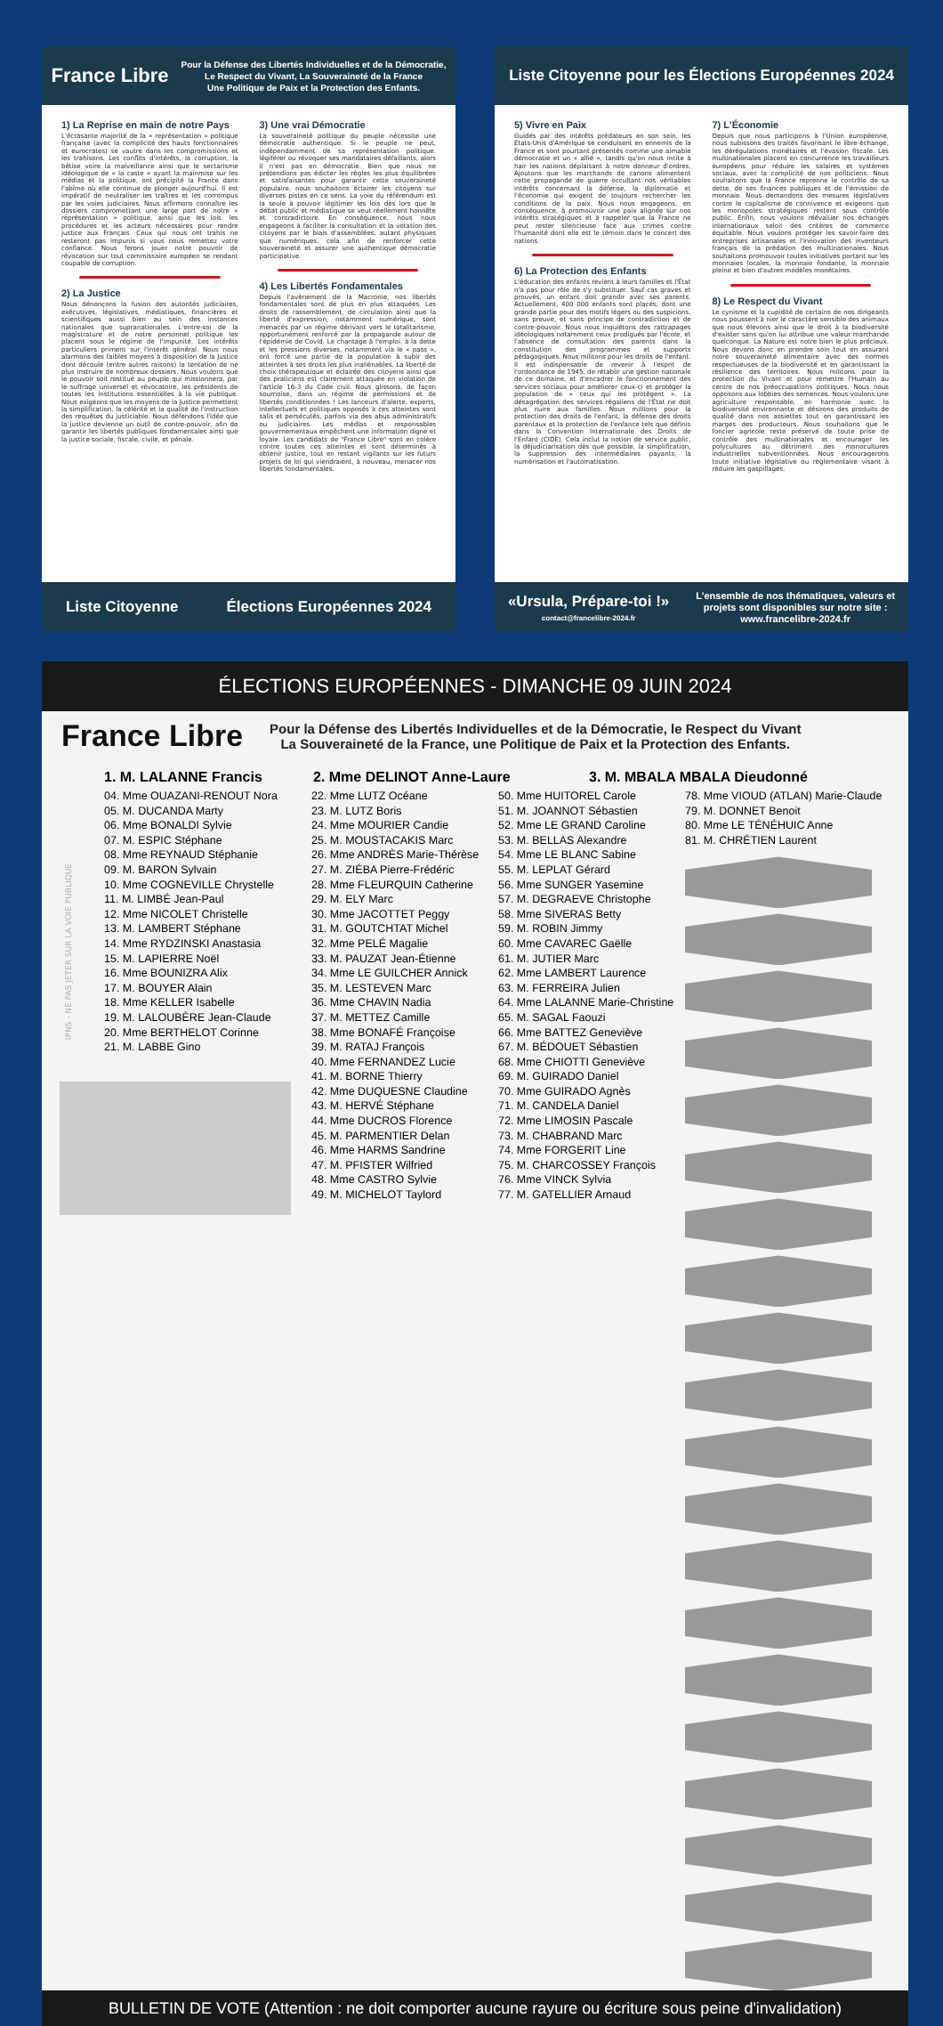France Libre
Pour la Défense des Libertés Individuelles et de la Démocratie,
Le Respect du Vivant, La Souveraineté de la France
Une Politique de Paix et la Protection des Enfants.
1) La Reprise en main de notre Pays
L'écrasante majorité de la « représentation » politique française (avec la complicité des hauts fonctionnaires et eurocrates) se vautre dans les compromissions et les trahisons. Les conflits d'intérêts, la corruption, la bêtise voire la malveillance ainsi que le sectarisme idéologique de « la caste » ayant la mainmise sur les médias et la politique, ont précipité la France dans l'abîme où elle continue de plonger aujourd'hui. Il est impératif de neutraliser les traîtres et les corrompus par les voies judiciaires. Nous affirmons connaître les dossiers compromettant une large part de notre « représentation » politique, ainsi que les lois, les procédures et les acteurs nécessaires pour rendre justice aux Français. Ceux qui nous ont trahis ne resteront pas impunis si vous nous remettez votre confiance. Nous ferons jouer notre pouvoir de révocation sur tout commissaire européen se rendant coupable de corruption.
2) La Justice
Nous dénonçons la fusion des autorités judiciaires, exécutives, législatives, médiatiques, financières et scientifiques aussi bien au sein des instances nationales que supranationales. L'entre-soi de la magistrature et de notre personnel politique les placent sous le régime de l'impunité. Les intérêts particuliers priment sur l'intérêt général. Nous nous alarmons des faibles moyens à disposition de la Justice dont découle (entre autres raisons) la tentation de ne plus instruire de nombreux dossiers. Nous voulons que le pouvoir soit restitué au peuple qui missionnera, par le suffrage universel et révocatoire, les présidents de toutes les institutions essentielles à la vie publique. Nous exigeons que les moyens de la Justice permettent la simplification, la célérité et la qualité de l'instruction des requêtes du justiciable. Nous défendons l'idée que la justice devienne un outil de contre-pouvoir, afin de garantir les libertés publiques fondamentales ainsi que la justice sociale, fiscale, civile, et pénale.
3) Une vrai Démocratie
La souveraineté politique du peuple nécessite une démocratie authentique. Si le peuple ne peut, indépendamment de sa représentation politique, légiférer ou révoquer ses mandataires défaillants, alors il n'est pas en démocratie. Bien que nous ne prétendions pas édicter les règles les plus équilibrées et satisfaisantes pour garantir cette souveraineté populaire, nous souhaitons éclairer les citoyens sur diverses pistes en ce sens. La voie du référendum est la seule à pouvoir légitimer les lois dès lors que le débat public et médiatique se veut réellement honnête et contradictoire. En conséquence, nous nous engageons à faciliter la consultation et la votation des citoyens par le biais d'assemblées, autant physiques que numériques, cela afin de renforcer cette souveraineté et assurer une authentique démocratie participative.
4) Les Libertés Fondamentales
Depuis l'avènement de la Macronie, nos libertés fondamentales sont de plus en plus attaquées. Les droits de rassemblement, de circulation ainsi que la liberté d'expression, notamment numérique, sont menacés par un régime dérivant vers le totalitarisme, opportunément renforcé par la propagande autour de l'épidémie de Covid. Le chantage à l'emploi, à la dette et les pressions diverses, notamment via le « pass », ont forcé une partie de la population à subir des atteintes à ses droits les plus inaliénables. La liberté de choix thérapeutique et éclairée des citoyens ainsi que des praticiens est clairement attaquée en violation de l'article 16-3 du Code civil. Nous glissons, de façon sournoise, dans un régime de permissions et de libertés conditionnées ! Les lanceurs d'alerte, experts, intellectuels et politiques opposés à ces atteintes sont salis et persécutés, parfois via des abus administratifs ou judiciaires. Les médias et responsables gouvernementaux empêchent une information digne et loyale. Les candidats de "France Libre" sont en colère contre toutes ces atteintes et sont déterminés à obtenir justice, tout en restant vigilants sur les futurs projets de loi qui viendraient, à nouveau, menacer nos libertés fondamentales.
Liste Citoyenne Élections Européennes 2024
Liste Citoyenne pour les Élections Européennes 2024
5) Vivre en Paix
Guidés par des intérêts prédateurs en son sein, les Etats-Unis d'Amérique se conduisent en ennemis de la France et sont pourtant présentés comme une aimable démocratie et un « allié », tandis qu'on nous incite à haïr les nations déplaisant à notre donneur d'ordres. Ajoutons que les marchands de canons alimentent cette propagande de guerre occultant nos véritables intérêts concernant la défense, la diplomatie et l'économie qui exigent de toujours rechercher les conditions de la paix. Nous nous engageons, en conséquence, à promouvoir une paix alignée sur nos intérêts stratégiques et à rappeler que la France ne peut rester silencieuse face aux crimes contre l'humanité dont elle est le témoin dans le concert des nations.
6) La Protection des Enfants
L'éducation des enfants revient à leurs familles et l'État n'a pas pour rôle de s'y substituer. Sauf cas graves et prouvés, un enfant doit grandir avec ses parents. Actuellement, 400 000 enfants sont placés, dont une grande partie pour des motifs légers ou des suspicions, sans preuve, et sans principe de contradiction et de contre-pouvoir. Nous nous inquiétons des rattrapages idéologiques notamment ceux prodigués par l'école, et l'absence de consultation des parents dans la constitution des programmes et supports pédagogiques. Nous militons pour les droits de l'enfant. Il est indispensable de revenir à l'esprit de l'ordonnance de 1945, de rétablir une gestion nationale de ce domaine, et d'encadrer le fonctionnement des services sociaux pour améliorer ceux-ci et protéger la population de « ceux qui les protègent ». La désagrégation des services régaliens de l'État ne doit plus nuire aux familles. Nous militons pour la protection des droits de l'enfant, la défense des droits parentaux et la protection de l'enfance tels que définis dans la Convention Internationale des Droits de l'Enfant (CIDE). Cela inclut la notion de service public, la déjudiciarisation dès que possible, la simplification, la suppression des intermédiaires payants, la numérisation et l'automatisation.
7) L'Économie
Depuis que nous participons à l'Union européenne, nous subissons des traités favorisant le libre-échange, les dérégulations monétaires et l'évasion fiscale. Les multinationales placent en concurrence les travailleurs européens pour réduire les salaires et systèmes sociaux, avec la complicité de nos politiciens. Nous souhaitons que la France reprenne le contrôle de sa dette, de ses finances publiques et de l'émission de monnaie. Nous demandons des mesures législatives contre le capitalisme de connivence et exigeons que les monopoles stratégiques restent sous contrôle public. Enfin, nous voulons réévaluer nos échanges internationaux selon des critères de commerce équitable. Nous voulons protéger les savoir-faire des entreprises artisanales et l'innovation des inventeurs français de la prédation des multinationales. Nous souhaitons promouvoir toutes initiatives portant sur les monnaies locales, la monnaie fondante, la monnaie pleine et bien d'autres modèles monétaires.
8) Le Respect du Vivant
Le cynisme et la cupidité de certains de nos dirigeants nous poussent à nier le caractère sensible des animaux que nous élevons ainsi que le droit à la biodiversité d'exister sans qu'on lui attribue une valeur marchande quelconque. La Nature est notre bien le plus précieux. Nous devons donc en prendre soin tout en assurant notre souveraineté alimentaire avec des normes respectueuses de la biodiversité et en garantissant la résilience des territoires. Nous militons pour la protection du Vivant et pour remettre l'Humain au centre de nos préoccupations politiques. Nous nous opposons aux lobbies des semences. Nous voulons une agriculture responsable, en harmonie avec la biodiversité environnante et désirons des produits de qualité dans nos assiettes tout en garantissant les marges des producteurs. Nous souhaitons que le foncier agricole reste préservé de toute prise de contrôle des multinationales et encourager les polycultures au détriment des monocultures industrielles subventionnées. Nous encouragerons toute initiative législative ou règlementaire visant à réduire les gaspillages.
«Ursula, Prépare-toi !»
contact@francelibre-2024.fr
L'ensemble de nos thématiques, valeurs et
projets sont disponibles sur notre site :
www.francelibre-2024.fr
ÉLECTIONS EUROPÉENNES - DIMANCHE 09 JUIN 2024
France Libre
Pour la Défense des Libertés Individuelles et de la Démocratie, le Respect du Vivant
La Souveraineté de la France, une Politique de Paix et la Protection des Enfants.
1. M. LALANNE Francis 2. Mme DELINOT Anne-Laure 3. M. MBALA MBALA Dieudonné
IPNS - NE PAS JETER SUR LA VOIE PUBLIQUE
04. Mme OUAZANI-RENOUT Nora
05. M. DUCANDA Marty
06. Mme BONALDI Sylvie
07. M. ESPIC Stéphane
08. Mme REYNAUD Stéphanie
09. M. BARON Sylvain
10. Mme COGNEVILLE Chrystelle
11. M. LIMBÉ Jean-Paul
12. Mme NICOLET Christelle
13. M. LAMBERT Stéphane
14. Mme RYDZINSKI Anastasia
15. M. LAPIERRE Noël
16. Mme BOUNIZRA Alix
17. M. BOUYER Alain
18. Mme KELLER Isabelle
19. M. LALOUBÈRE Jean-Claude
20. Mme BERTHELOT Corinne
21. M. LABBE Gino
22. Mme LUTZ Océane
23. M. LUTZ Boris
24. Mme MOURIER Candie
25. M. MOUSTACAKIS Marc
26. Mme ANDRÈS Marie-Thérèse
27. M. ZIÉBA Pierre-Frédéric
28. Mme FLEURQUIN Catherine
29. M. ELY Marc
30. Mme JACOTTET Peggy
31. M. GOUTCHTAT Michel
32. Mme PELÉ Magalie
33. M. PAUZAT Jean-Étienne
34. Mme LE GUILCHER Annick
35. M. LESTEVEN Marc
36. Mme CHAVIN Nadia
37. M. METTEZ Camille
38. Mme BONAFÉ Françoise
39. M. RATAJ François
40. Mme FERNANDEZ Lucie
41. M. BORNE Thierry
42. Mme DUQUESNE Claudine
43. M. HERVÉ Stéphane
44. Mme DUCROS Florence
45. M. PARMENTIER Delan
46. Mme HARMS Sandrine
47. M. PFISTER Wilfried
48. Mme CASTRO Sylvie
49. M. MICHELOT Taylord
50. Mme HUITOREL Carole
51. M. JOANNOT Sébastien
52. Mme LE GRAND Caroline
53. M. BELLAS Alexandre
54. Mme LE BLANC Sabine
55. M. LEPLAT Gérard
56. Mme SUNGER Yasemine
57. M. DEGRAEVE Christophe
58. Mme SIVERAS Betty
59. M. ROBIN Jimmy
60. Mme CAVAREC Gaëlle
61. M. JUTIER Marc
62. Mme LAMBERT Laurence
63. M. FERREIRA Julien
64. Mme LALANNE Marie-Christine
65. M. SAGAL Faouzi
66. Mme BATTEZ Geneviève
67. M. BÉDOUET Sébastien
68. Mme CHIOTTI Geneviève
69. M. GUIRADO Daniel
70. Mme GUIRADO Agnès
71. M. CANDELA Daniel
72. Mme LIMOSIN Pascale
73. M. CHABRAND Marc
74. Mme FORGERIT Line
75. M. CHARCOSSEY François
76. Mme VINCK Sylvia
77. M. GATELLIER Arnaud
78. Mme VIOUD (ATLAN) Marie-Claude
79. M. DONNET Benoit
80. Mme LE TÉNÉHUIC Anne
81. M. CHRÉTIEN Laurent
BULLETIN DE VOTE (Attention : ne doit comporter aucune rayure ou écriture sous peine d'invalidation)